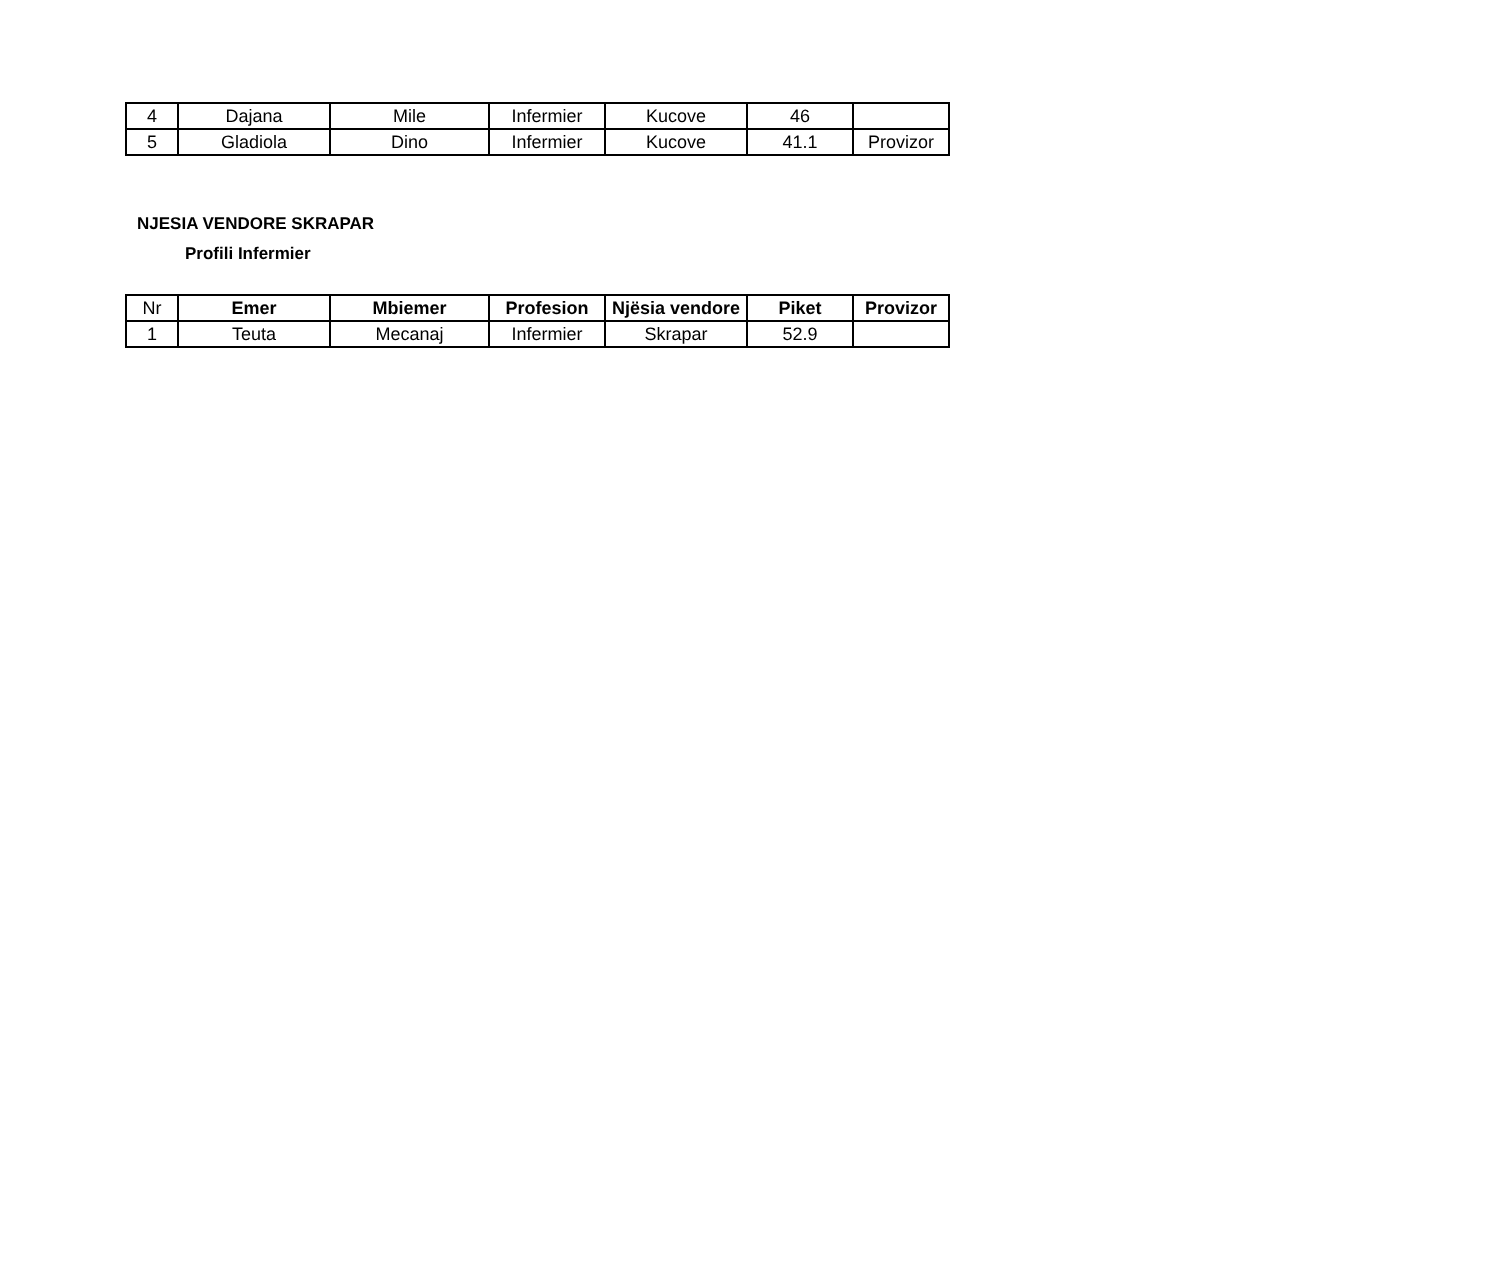| 4 | Dajana | Mile | Infermier | Kucove | 46 | |
| 5 | Gladiola | Dino | Infermier | Kucove | 41.1 | Provizor |
NJESIA VENDORE SKRAPAR
Profili Infermier
| Nr | Emer | Mbiemer | Profesion | Njësia vendore | Piket | Provizor |
| 1 | Teuta | Mecanaj | Infermier | Skrapar | 52.9 | |